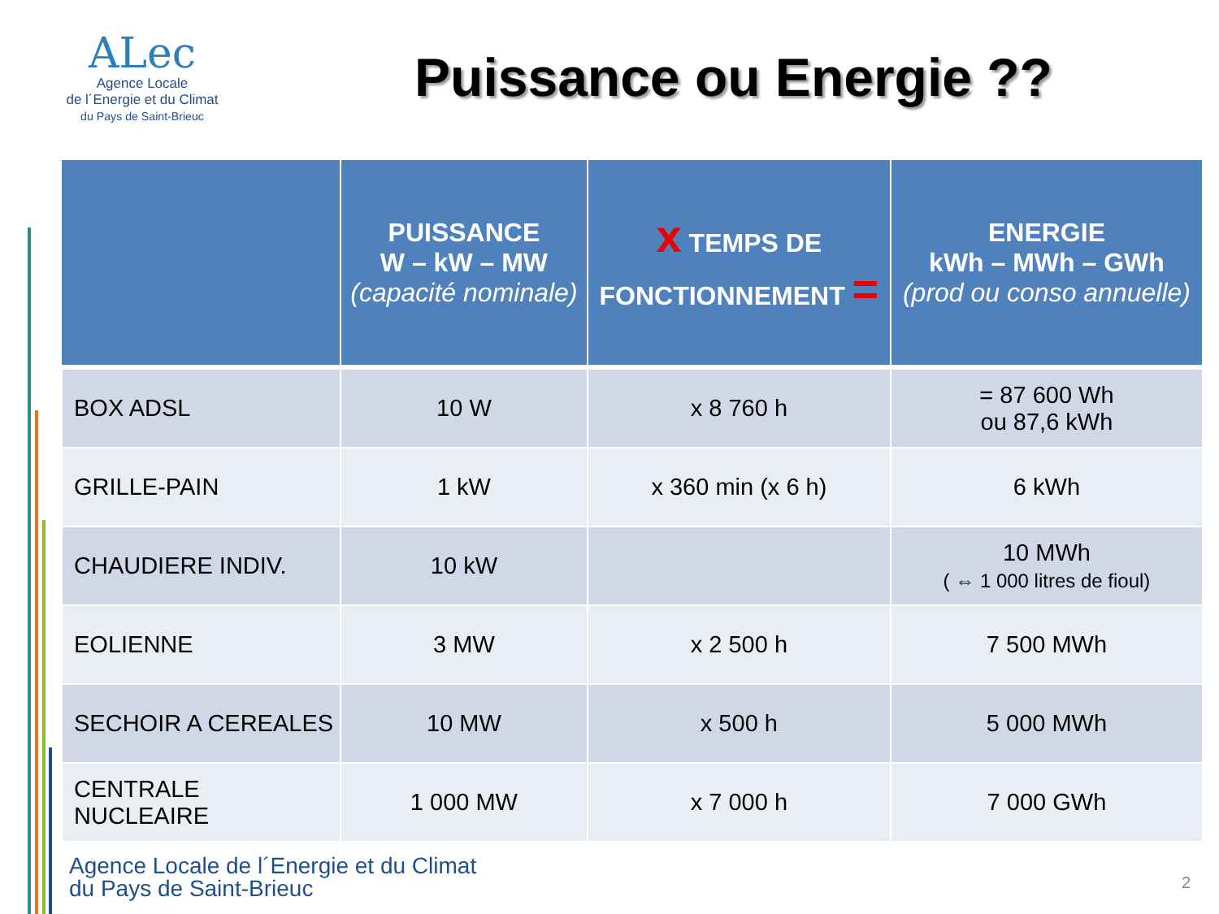ALec
Agence Locale
de l´Energie et du Climat
du Pays de Saint-Brieuc
Puissance ou Energie ??
| | PUISSANCE W – kW – MW (capacité nominale) | x TEMPS DE FONCTIONNEMENT = | ENERGIE kWh – MWh – GWh (prod ou conso annuelle) |
| --- | --- | --- | --- |
| BOX ADSL | 10 W | x 8 760 h | = 87 600 Wh ou 87,6 kWh |
| GRILLE-PAIN | 1 kW | x 360 min (x 6 h) | 6 kWh |
| CHAUDIERE INDIV. | 10 kW | | 10 MWh ( ⇔ 1 000 litres de fioul) |
| EOLIENNE | 3 MW | x 2 500 h | 7 500 MWh |
| SECHOIR A CEREALES | 10 MW | x 500 h | 5 000 MWh |
| CENTRALE NUCLEAIRE | 1 000 MW | x 7 000 h | 7 000 GWh |
Agence Locale de l´Energie et du Climat
du Pays de Saint-Brieuc
2